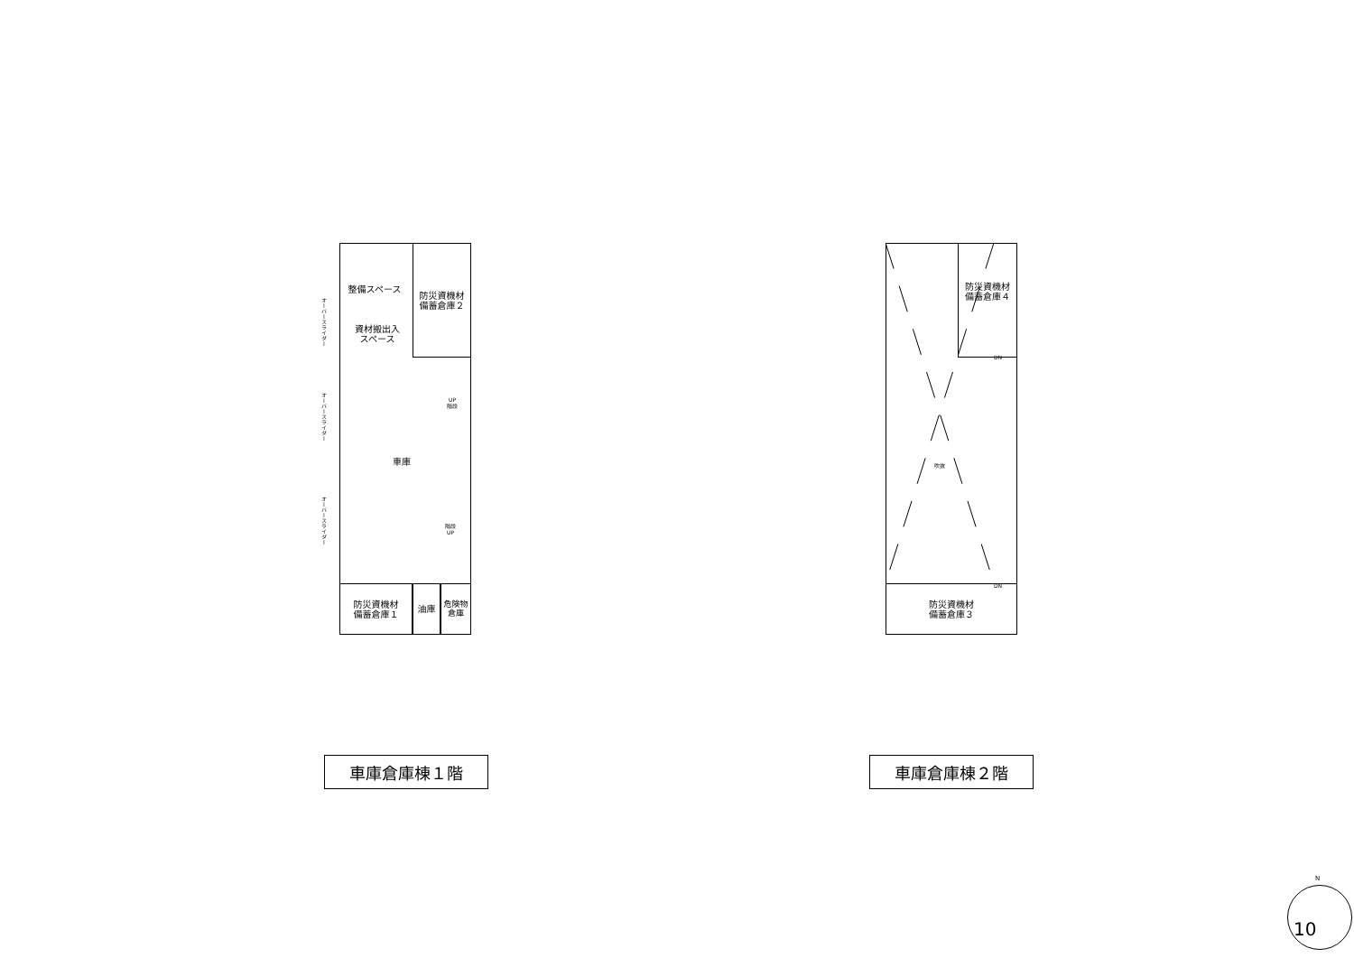防災資機材
備蓄倉庫２
整備スペース
資材搬出入
スペース
UP
階段
車庫
階段
UP
オーバースライダー
オーバースライダー
オーバースライダー
防災資機材
備蓄倉庫１
油庫
危険物
倉庫
防災資機材
備蓄倉庫４
吹抜
DN
DN
防災資機材
備蓄倉庫３
車庫倉庫棟１階 車庫倉庫棟２階
N
10